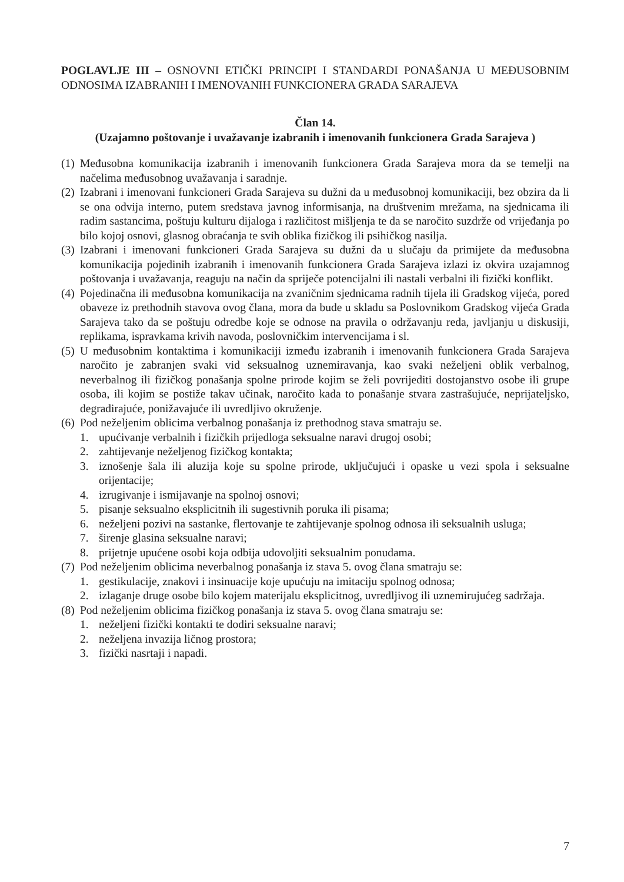POGLAVLJE III – OSNOVNI ETIČKI PRINCIPI I STANDARDI PONAŠANJA U MEĐUSOBNIM ODNOSIMA IZABRANIH I IMENOVANIH FUNKCIONERA GRADA SARAJEVA
Član 14.
(Uzajamno poštovanje i uvažavanje izabranih i imenovanih funkcionera Grada Sarajeva )
(1) Međusobna komunikacija izabranih i imenovanih funkcionera Grada Sarajeva mora da se temelji na načelima međusobnog uvažavanja i saradnje.
(2) Izabrani i imenovani funkcioneri Grada Sarajeva su dužni da u međusobnoj komunikaciji, bez obzira da li se ona odvija interno, putem sredstava javnog informisanja, na društvenim mrežama, na sjednicama ili radim sastancima, poštuju kulturu dijaloga i različitost mišljenja te da se naročito suzdrže od vrijeđanja po bilo kojoj osnovi, glasnog obraćanja te svih oblika fizičkog ili psihičkog nasilja.
(3) Izabrani i imenovani funkcioneri Grada Sarajeva su dužni da u slučaju da primijete da međusobna komunikacija pojedinih izabranih i imenovanih funkcionera Grada Sarajeva izlazi iz okvira uzajamnog poštovanja i uvažavanja, reaguju na način da spriječe potencijalni ili nastali verbalni ili fizički konflikt.
(4) Pojedinačna ili međusobna komunikacija na zvaničnim sjednicama radnih tijela ili Gradskog vijeća, pored obaveze iz prethodnih stavova ovog člana, mora da bude u skladu sa Poslovnikom Gradskog vijeća Grada Sarajeva tako da se poštuju odredbe koje se odnose na pravila o održavanju reda, javljanju u diskusiji, replikama, ispravkama krivih navoda, poslovničkim intervencijama i sl.
(5) U međusobnim kontaktima i komunikaciji između izabranih i imenovanih funkcionera Grada Sarajeva naročito je zabranjen svaki vid seksualnog uznemiravanja, kao svaki neželjeni oblik verbalnog, neverbalnog ili fizičkog ponašanja spolne prirode kojim se želi povrijediti dostojanstvo osobe ili grupe osoba, ili kojim se postiže takav učinak, naročito kada to ponašanje stvara zastrašujuće, neprijateljsko, degradirajuće, ponižavajuće ili uvredljivo okruženje.
(6) Pod neželjenim oblicima verbalnog ponašanja iz prethodnog stava smatraju se.
1. upućivanje verbalnih i fizičkih prijedloga seksualne naravi drugoj osobi;
2. zahtijevanje neželjenog fizičkog kontakta;
3. iznošenje šala ili aluzija koje su spolne prirode, uključujući i opaske u vezi spola i seksualne orijentacije;
4. izrugivanje i ismijavanje na spolnoj osnovi;
5. pisanje seksualno eksplicitnih ili sugestivnih poruka ili pisama;
6. neželjeni pozivi na sastanke, flertovanje te zahtijevanje spolnog odnosa ili seksualnih usluga;
7. širenje glasina seksualne naravi;
8. prijetnje upućene osobi koja odbija udovoljiti seksualnim ponudama.
(7) Pod neželjenim oblicima neverbalnog ponašanja iz stava 5. ovog člana smatraju se:
1. gestikulacije, znakovi i insinuacije koje upućuju na imitaciju spolnog odnosa;
2. izlaganje druge osobe bilo kojem materijalu eksplicitnog, uvredljivog ili uznemirujućeg sadržaja.
(8) Pod neželjenim oblicima fizičkog ponašanja iz stava 5. ovog člana smatraju se:
1. neželjeni fizički kontakti te dodiri seksualne naravi;
2. neželjena invazija ličnog prostora;
3. fizički nasrtaji i napadi.
7